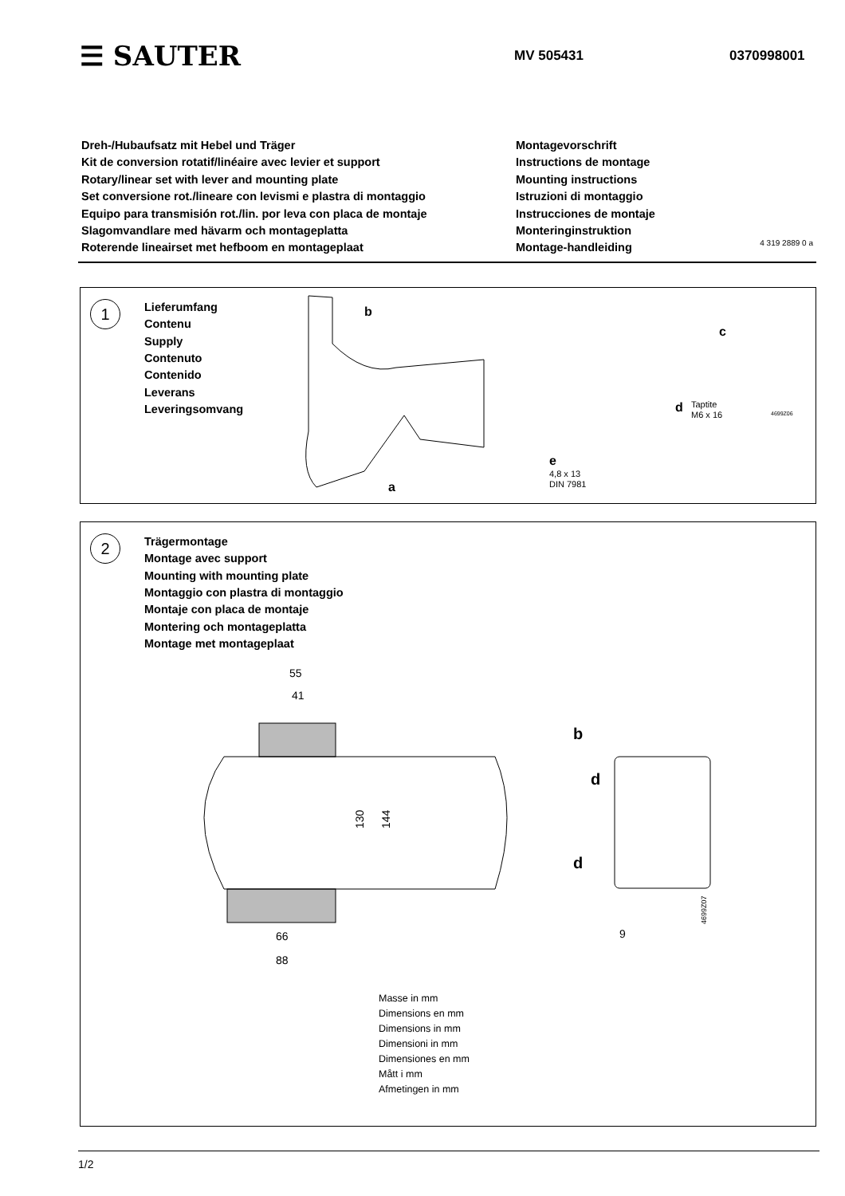☰ SAUTER
MV 505431 0370998001
Dreh-/Hubaufsatz mit Hebel und Träger
Kit de conversion rotatif/linéaire avec levier et support
Rotary/linear set with lever and mounting plate
Set conversione rot./lineare con levismi e plastra di montaggio
Equipo para transmisión rot./lin. por leva con placa de montaje
Slagomvandlare med hävarm och montageplatta
Roterende lineairset met hefboom en montageplaat
Montagevorschrift
Instructions de montage
Mounting instructions
Istruzioni di montaggio
Instrucciones de montaje
Monteringinstruktion
Montage-handleiding
4 319 2889 0 a
1
Lieferumfang
Contenu
Supply
Contenuto
Contenido
Leverans
Leveringsomvang
b
a
c
d
Taptite
M6 x 16
e
4,8 x 13
DIN 7981
4699Z06
2
Trägermontage
Montage avec support
Mounting with mounting plate
Montaggio con plastra di montaggio
Montaje con placa de montaje
Montering och montageplatta
Montage met montageplaat
55
41
66
88
130
144
b
d
d
9
4699Z07
Masse in mm
Dimensions en mm
Dimensions in mm
Dimensioni in mm
Dimensiones en mm
Mått i mm
Afmetingen in mm
1/2